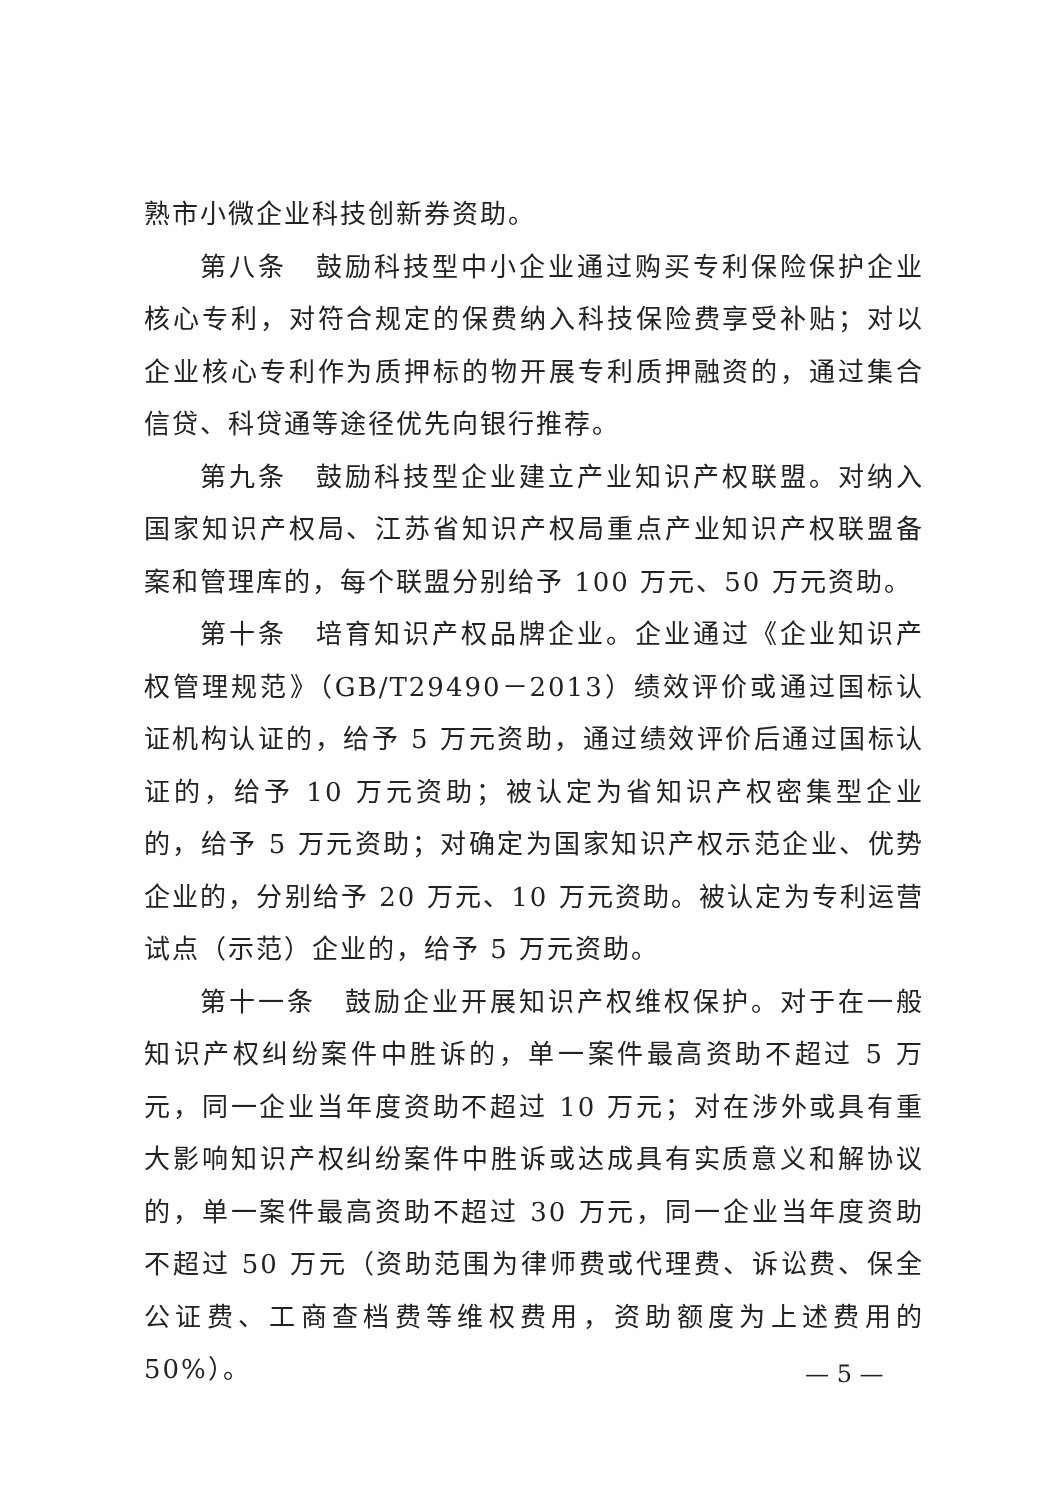熟市小微企业科技创新券资助。
第八条　鼓励科技型中小企业通过购买专利保险保护企业核心专利，对符合规定的保费纳入科技保险费享受补贴；对以企业核心专利作为质押标的物开展专利质押融资的，通过集合信贷、科贷通等途径优先向银行推荐。
第九条　鼓励科技型企业建立产业知识产权联盟。对纳入国家知识产权局、江苏省知识产权局重点产业知识产权联盟备案和管理库的，每个联盟分别给予 100 万元、50 万元资助。
第十条　培育知识产权品牌企业。企业通过《企业知识产权管理规范》（GB/T29490－2013）绩效评价或通过国标认证机构认证的，给予 5 万元资助，通过绩效评价后通过国标认证的，给予 10 万元资助；被认定为省知识产权密集型企业的，给予 5 万元资助；对确定为国家知识产权示范企业、优势企业的，分别给予 20 万元、10 万元资助。被认定为专利运营试点（示范）企业的，给予 5 万元资助。
第十一条　鼓励企业开展知识产权维权保护。对于在一般知识产权纠纷案件中胜诉的，单一案件最高资助不超过 5 万元，同一企业当年度资助不超过 10 万元；对在涉外或具有重大影响知识产权纠纷案件中胜诉或达成具有实质意义和解协议的，单一案件最高资助不超过 30 万元，同一企业当年度资助不超过 50 万元（资助范围为律师费或代理费、诉讼费、保全公证费、工商查档费等维权费用，资助额度为上述费用的 50%）。
— 5 —